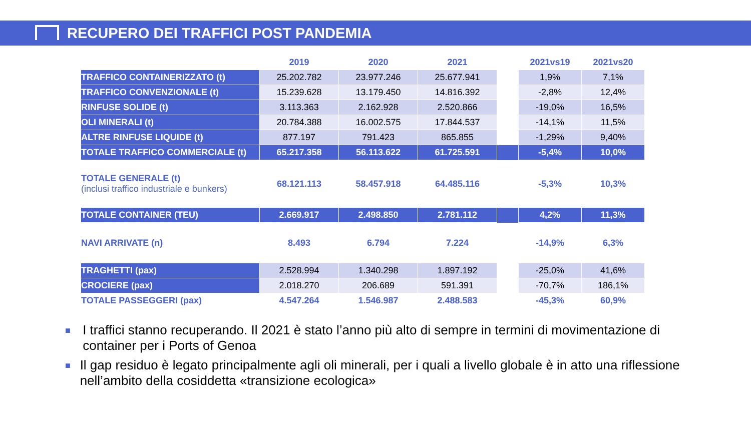RECUPERO DEI TRAFFICI POST PANDEMIA
| | 2019 | 2020 | 2021 | | 2021vs19 | 2021vs20 |
| --- | --- | --- | --- | --- | --- | --- |
| TRAFFICO CONTAINERIZZATO (t) | 25.202.782 | 23.977.246 | 25.677.941 | | 1,9% | 7,1% |
| TRAFFICO CONVENZIONALE (t) | 15.239.628 | 13.179.450 | 14.816.392 | | -2,8% | 12,4% |
| RINFUSE SOLIDE (t) | 3.113.363 | 2.162.928 | 2.520.866 | | -19,0% | 16,5% |
| OLI MINERALI (t) | 20.784.388 | 16.002.575 | 17.844.537 | | -14,1% | 11,5% |
| ALTRE RINFUSE LIQUIDE (t) | 877.197 | 791.423 | 865.855 | | -1,29% | 9,40% |
| TOTALE TRAFFICO COMMERCIALE (t) | 65.217.358 | 56.113.622 | 61.725.591 | | -5,4% | 10,0% |
| TOTALE GENERALE (t) (inclusi traffico industriale e bunkers) | 68.121.113 | 58.457.918 | 64.485.116 | | -5,3% | 10,3% |
| TOTALE CONTAINER (TEU) | 2.669.917 | 2.498.850 | 2.781.112 | | 4,2% | 11,3% |
| NAVI ARRIVATE (n) | 8.493 | 6.794 | 7.224 | | -14,9% | 6,3% |
| TRAGHETTI (pax) | 2.528.994 | 1.340.298 | 1.897.192 | | -25,0% | 41,6% |
| CROCIERE (pax) | 2.018.270 | 206.689 | 591.391 | | -70,7% | 186,1% |
| TOTALE PASSEGGERI (pax) | 4.547.264 | 1.546.987 | 2.488.583 | | -45,3% | 60,9% |
■ I traffici stanno recuperando. Il 2021 è stato l’anno più alto di sempre in termini di movimentazione di container per i Ports of Genoa
■ Il gap residuo è legato principalmente agli oli minerali, per i quali a livello globale è in atto una riflessione nell’ambito della cosiddetta «transizione ecologica»